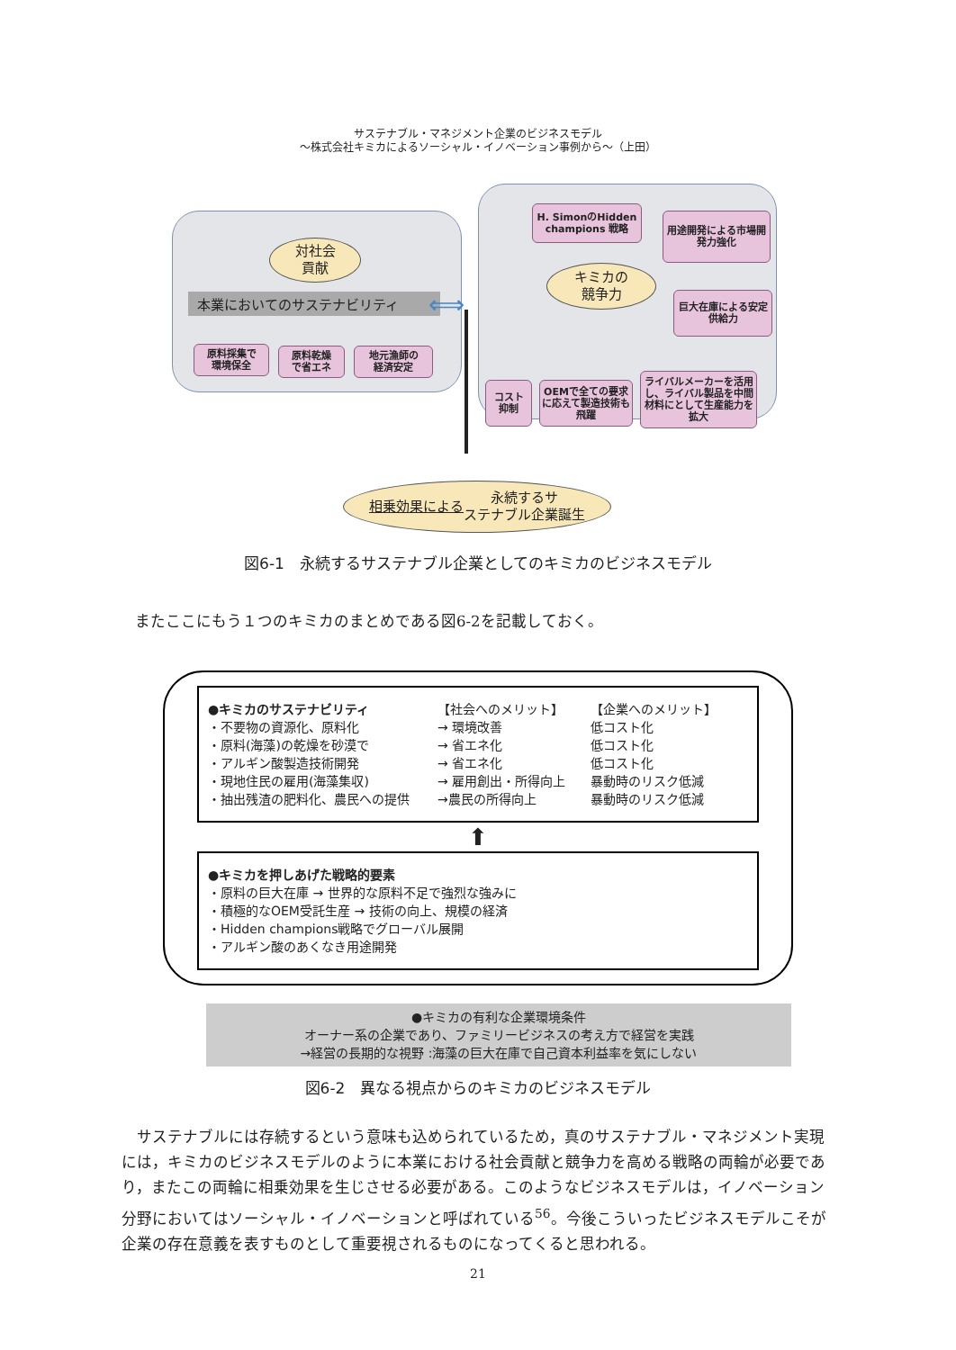サステナブル・マネジメント企業のビジネスモデル
～株式会社キミカによるソーシャル・イノベーション事例から～（上田）
対社会
貢献
本業においてのサステナビリティ
原料採集で
環境保全
原料乾燥
で省エネ
地元漁師の
経済安定
⟺
H. SimonのHidden champions 戦略
用途開発による市場開発力強化
キミカの
競争力
巨大在庫による安定供給力
コスト
抑制
OEMで全ての要求に応えて製造技術も飛躍
ライバルメーカーを活用し、ライバル製品を中間材料にとして生産能力を拡大
相乗効果による 永続するサ
ステナブル企業誕生
図6-1　永続するサステナブル企業としてのキミカのビジネスモデル
またここにもう１つのキミカのまとめである図6-2を記載しておく。
●キミカのサステナビリティ 【社会へのメリット】 【企業へのメリット】
・不要物の資源化、原料化 → 環境改善 低コスト化
・原料(海藻)の乾燥を砂漠で → 省エネ化 低コスト化
・アルギン酸製造技術開発 → 省エネ化 低コスト化
・現地住民の雇用(海藻集収) → 雇用創出・所得向上 暴動時のリスク低減
・抽出残渣の肥料化、農民への提供 →農民の所得向上 暴動時のリスク低減
⬆
●キミカを押しあげた戦略的要素
・原料の巨大在庫 → 世界的な原料不足で強烈な強みに
・積極的なOEM受託生産 → 技術の向上、規模の経済
・Hidden champions戦略でグローバル展開
・アルギン酸のあくなき用途開発
●キミカの有利な企業環境条件
オーナー系の企業であり、ファミリービジネスの考え方で経営を実践
→経営の長期的な視野 :海藻の巨大在庫で自己資本利益率を気にしない
図6-2　異なる視点からのキミカのビジネスモデル
　サステナブルには存続するという意味も込められているため，真のサステナブル・マネジメント実現には，キミカのビジネスモデルのように本業における社会貢献と競争力を高める戦略の両輪が必要であり，またこの両輪に相乗効果を生じさせる必要がある。このようなビジネスモデルは，イノベーション分野においてはソーシャル・イノベーションと呼ばれている<sup>56</sup>。今後こういったビジネスモデルこそが企業の存在意義を表すものとして重要視されるものになってくると思われる。
21